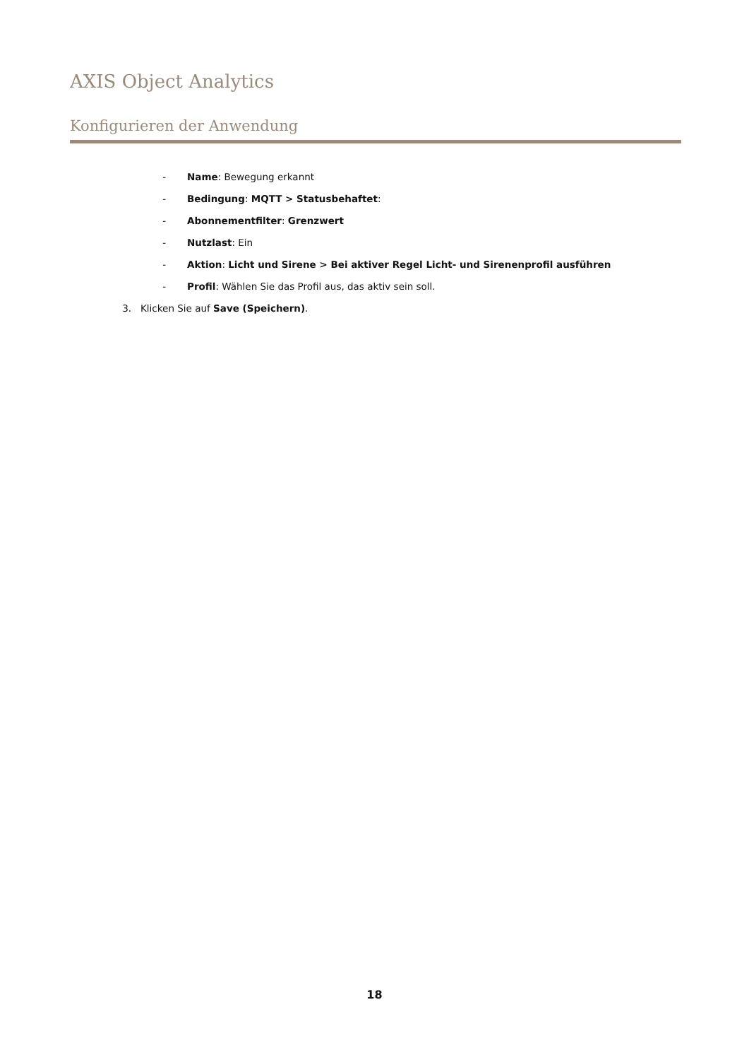AXIS Object Analytics
Konfigurieren der Anwendung
- Name: Bewegung erkannt
- Bedingung: MQTT > Statusbehaftet:
- Abonnementfilter: Grenzwert
- Nutzlast: Ein
- Aktion: Licht und Sirene > Bei aktiver Regel Licht- und Sirenenprofil ausführen
- Profil: Wählen Sie das Profil aus, das aktiv sein soll.
3. Klicken Sie auf Save (Speichern).
18